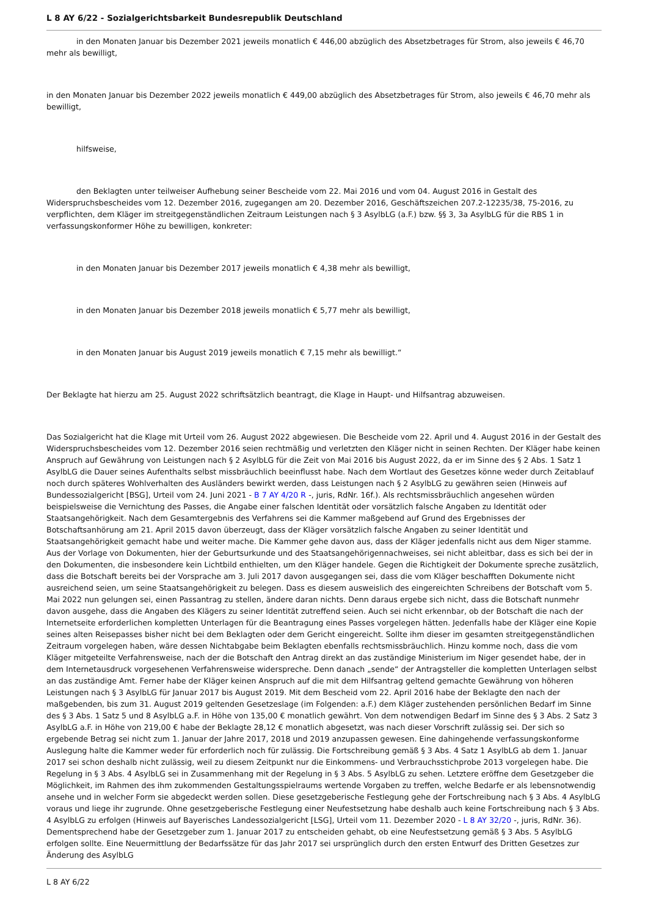L 8 AY 6/22 - Sozialgerichtsbarkeit Bundesrepublik Deutschland
in den Monaten Januar bis Dezember 2021 jeweils monatlich € 446,00 abzüglich des Absetzbetrages für Strom, also jeweils € 46,70 mehr als bewilligt,
in den Monaten Januar bis Dezember 2022 jeweils monatlich € 449,00 abzüglich des Absetzbetrages für Strom, also jeweils € 46,70 mehr als bewilligt,
hilfsweise,
den Beklagten unter teilweiser Aufhebung seiner Bescheide vom 22. Mai 2016 und vom 04. August 2016 in Gestalt des Widerspruchsbescheides vom 12. Dezember 2016, zugegangen am 20. Dezember 2016, Geschäftszeichen 207.2-12235/38, 75-2016, zu verpflichten, dem Kläger im streitgegenständlichen Zeitraum Leistungen nach § 3 AsylbLG (a.F.) bzw. §§ 3, 3a AsylbLG für die RBS 1 in verfassungskonformer Höhe zu bewilligen, konkreter:
in den Monaten Januar bis Dezember 2017 jeweils monatlich € 4,38 mehr als bewilligt,
in den Monaten Januar bis Dezember 2018 jeweils monatlich € 5,77 mehr als bewilligt,
in den Monaten Januar bis August 2019 jeweils monatlich € 7,15 mehr als bewilligt.“
Der Beklagte hat hierzu am 25. August 2022 schriftsätzlich beantragt, die Klage in Haupt- und Hilfsantrag abzuweisen.
Das Sozialgericht hat die Klage mit Urteil vom 26. August 2022 abgewiesen. Die Bescheide vom 22. April und 4. August 2016 in der Gestalt des Widerspruchsbescheides vom 12. Dezember 2016 seien rechtmäßig und verletzten den Kläger nicht in seinen Rechten. Der Kläger habe keinen Anspruch auf Gewährung von Leistungen nach § 2 AsylbLG für die Zeit von Mai 2016 bis August 2022, da er im Sinne des § 2 Abs. 1 Satz 1 AsylbLG die Dauer seines Aufenthalts selbst missbräuchlich beeinflusst habe. Nach dem Wortlaut des Gesetzes könne weder durch Zeitablauf noch durch späteres Wohlverhalten des Ausländers bewirkt werden, dass Leistungen nach § 2 AsylbLG zu gewähren seien (Hinweis auf Bundessozialgericht [BSG], Urteil vom 24. Juni 2021 - B 7 AY 4/20 R -, juris, RdNr. 16f.). Als rechtsmissbräuchlich angesehen würden beispielsweise die Vernichtung des Passes, die Angabe einer falschen Identität oder vorsätzlich falsche Angaben zu Identität oder Staatsangehörigkeit. Nach dem Gesamtergebnis des Verfahrens sei die Kammer maßgebend auf Grund des Ergebnisses der Botschaftsanhörung am 21. April 2015 davon überzeugt, dass der Kläger vorsätzlich falsche Angaben zu seiner Identität und Staatsangehörigkeit gemacht habe und weiter mache. Die Kammer gehe davon aus, dass der Kläger jedenfalls nicht aus dem Niger stamme. Aus der Vorlage von Dokumenten, hier der Geburtsurkunde und des Staatsangehörigennachweises, sei nicht ableitbar, dass es sich bei der in den Dokumenten, die insbesondere kein Lichtbild enthielten, um den Kläger handele. Gegen die Richtigkeit der Dokumente spreche zusätzlich, dass die Botschaft bereits bei der Vorsprache am 3. Juli 2017 davon ausgegangen sei, dass die vom Kläger beschafften Dokumente nicht ausreichend seien, um seine Staatsangehörigkeit zu belegen. Dass es diesem ausweislich des eingereichten Schreibens der Botschaft vom 5. Mai 2022 nun gelungen sei, einen Passantrag zu stellen, ändere daran nichts. Denn daraus ergebe sich nicht, dass die Botschaft nunmehr davon ausgehe, dass die Angaben des Klägers zu seiner Identität zutreffend seien. Auch sei nicht erkennbar, ob der Botschaft die nach der Internetseite erforderlichen kompletten Unterlagen für die Beantragung eines Passes vorgelegen hätten. Jedenfalls habe der Kläger eine Kopie seines alten Reisepasses bisher nicht bei dem Beklagten oder dem Gericht eingereicht. Sollte ihm dieser im gesamten streitgegenständlichen Zeitraum vorgelegen haben, wäre dessen Nichtabgabe beim Beklagten ebenfalls rechtsmissbräuchlich. Hinzu komme noch, dass die vom Kläger mitgeteilte Verfahrensweise, nach der die Botschaft den Antrag direkt an das zuständige Ministerium im Niger gesendet habe, der in dem Internetausdruck vorgesehenen Verfahrensweise widerspreche. Denn danach „sende“ der Antragsteller die kompletten Unterlagen selbst an das zuständige Amt. Ferner habe der Kläger keinen Anspruch auf die mit dem Hilfsantrag geltend gemachte Gewährung von höheren Leistungen nach § 3 AsylbLG für Januar 2017 bis August 2019. Mit dem Bescheid vom 22. April 2016 habe der Beklagte den nach der maßgebenden, bis zum 31. August 2019 geltenden Gesetzeslage (im Folgenden: a.F.) dem Kläger zustehenden persönlichen Bedarf im Sinne des § 3 Abs. 1 Satz 5 und 8 AsylbLG a.F. in Höhe von 135,00 € monatlich gewährt. Von dem notwendigen Bedarf im Sinne des § 3 Abs. 2 Satz 3 AsylbLG a.F. in Höhe von 219,00 € habe der Beklagte 28,12 € monatlich abgesetzt, was nach dieser Vorschrift zulässig sei. Der sich so ergebende Betrag sei nicht zum 1. Januar der Jahre 2017, 2018 und 2019 anzupassen gewesen. Eine dahingehende verfassungskonforme Auslegung halte die Kammer weder für erforderlich noch für zulässig. Die Fortschreibung gemäß § 3 Abs. 4 Satz 1 AsylbLG ab dem 1. Januar 2017 sei schon deshalb nicht zulässig, weil zu diesem Zeitpunkt nur die Einkommens- und Verbrauchsstichprobe 2013 vorgelegen habe. Die Regelung in § 3 Abs. 4 AsylbLG sei in Zusammenhang mit der Regelung in § 3 Abs. 5 AsylbLG zu sehen. Letztere eröffne dem Gesetzgeber die Möglichkeit, im Rahmen des ihm zukommenden Gestaltungsspielraums wertende Vorgaben zu treffen, welche Bedarfe er als lebensnotwendig ansehe und in welcher Form sie abgedeckt werden sollen. Diese gesetzgeberische Festlegung gehe der Fortschreibung nach § 3 Abs. 4 AsylbLG voraus und liege ihr zugrunde. Ohne gesetzgeberische Festlegung einer Neufestsetzung habe deshalb auch keine Fortschreibung nach § 3 Abs. 4 AsylbLG zu erfolgen (Hinweis auf Bayerisches Landessozialgericht [LSG], Urteil vom 11. Dezember 2020 - L 8 AY 32/20 -, juris, RdNr. 36). Dementsprechend habe der Gesetzgeber zum 1. Januar 2017 zu entscheiden gehabt, ob eine Neufestsetzung gemäß § 3 Abs. 5 AsylbLG erfolgen sollte. Eine Neuermittlung der Bedarfssätze für das Jahr 2017 sei ursprünglich durch den ersten Entwurf des Dritten Gesetzes zur Änderung des AsylbLG
L 8 AY 6/22